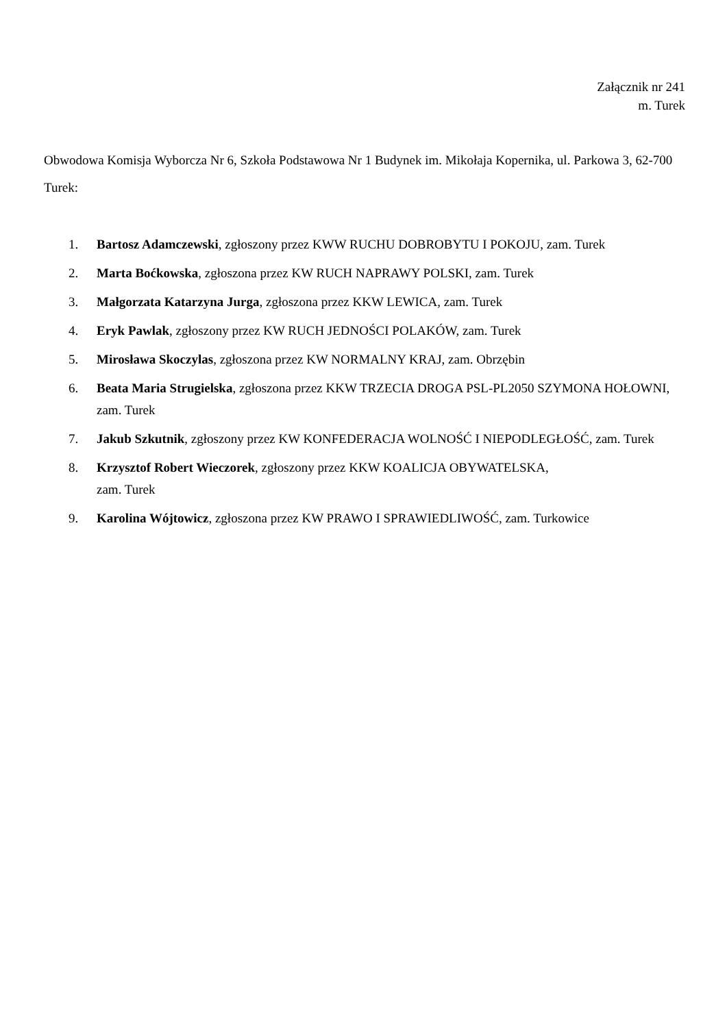Załącznik nr 241
m. Turek
Obwodowa Komisja Wyborcza Nr 6, Szkoła Podstawowa Nr 1 Budynek im. Mikołaja Kopernika, ul. Parkowa 3, 62-700 Turek:
1. Bartosz Adamczewski, zgłoszony przez KWW RUCHU DOBROBYTU I POKOJU, zam. Turek
2. Marta Boćkowska, zgłoszona przez KW RUCH NAPRAWY POLSKI, zam. Turek
3. Małgorzata Katarzyna Jurga, zgłoszona przez KKW LEWICA, zam. Turek
4. Eryk Pawlak, zgłoszony przez KW RUCH JEDNOŚCI POLAKÓW, zam. Turek
5. Mirosława Skoczylas, zgłoszona przez KW NORMALNY KRAJ, zam. Obrzębin
6. Beata Maria Strugielska, zgłoszona przez KKW TRZECIA DROGA PSL-PL2050 SZYMONA HOŁOWNI, zam. Turek
7. Jakub Szkutnik, zgłoszony przez KW KONFEDERACJA WOLNOŚĆ I NIEPODLEGŁOŚĆ, zam. Turek
8. Krzysztof Robert Wieczorek, zgłoszony przez KKW KOALICJA OBYWATELSKA,
zam. Turek
9. Karolina Wójtowicz, zgłoszona przez KW PRAWO I SPRAWIEDLIWOŚĆ, zam. Turkowice